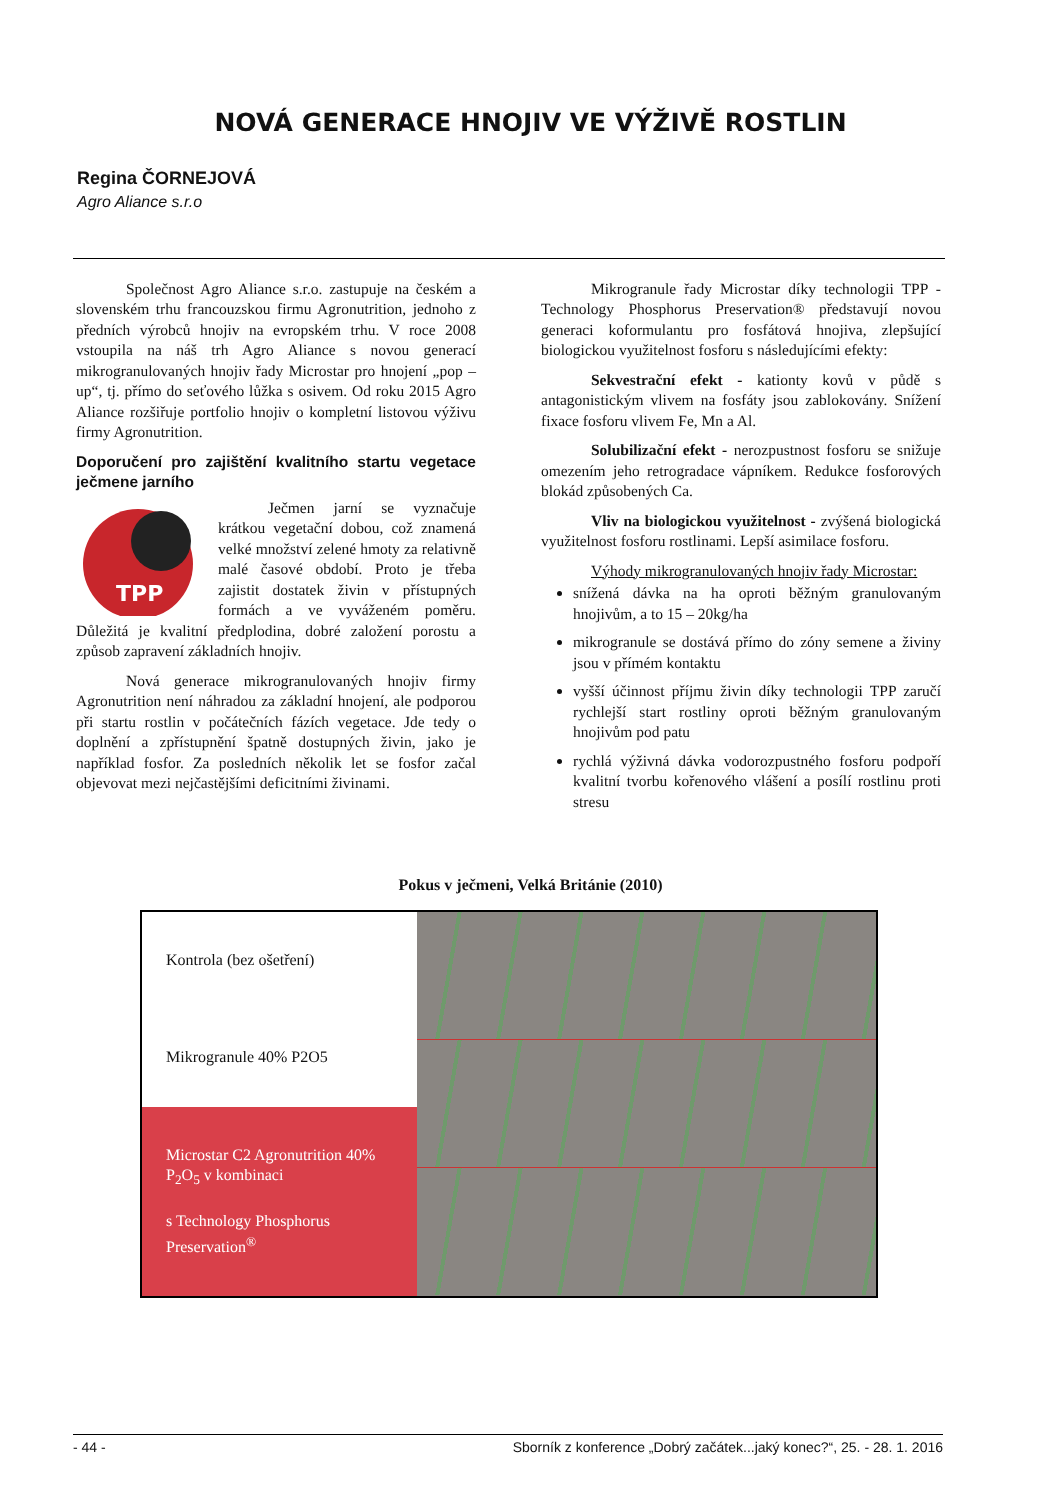NOVÁ GENERACE HNOJIV VE VÝŽIVĚ ROSTLIN
Regina ČORNEJOVÁ
Agro Aliance s.r.o
Společnost Agro Aliance s.r.o. zastupuje na českém a slovenském trhu francouzskou firmu Agronutrition, jednoho z předních výrobců hnojiv na evropském trhu. V roce 2008 vstoupila na náš trh Agro Aliance s novou generací mikrogranulovaných hnojiv řady Microstar pro hnojení „pop – up“, tj. přímo do seťového lůžka s osivem. Od roku 2015 Agro Aliance rozšiřuje portfolio hnojiv o kompletní listovou výživu firmy Agronutrition.
Doporučení pro zajištění kvalitního startu vegetace ječmene jarního
TPP
Ječmen jarní se vyznačuje krátkou vegetační dobou, což znamená velké množství zelené hmoty za relativně malé časové období. Proto je třeba zajistit dostatek živin v přístupných formách a ve vyváženém poměru. Důležitá je kvalitní předplodina, dobré založení porostu a způsob zapravení základních hnojiv.
Nová generace mikrogranulovaných hnojiv firmy Agronutrition není náhradou za základní hnojení, ale podporou při startu rostlin v počátečních fázích vegetace. Jde tedy o doplnění a zpřístupnění špatně dostupných živin, jako je například fosfor. Za posledních několik let se fosfor začal objevovat mezi nejčastějšími deficitními živinami.
Mikrogranule řady Microstar díky technologii TPP - Technology Phosphorus Preservation® představují novou generaci koformulantu pro fosfátová hnojiva, zlepšující biologickou využitelnost fosforu s následujícími efekty:
Sekvestrační efekt - kationty kovů v půdě s antagonistickým vlivem na fosfáty jsou zablokovány. Snížení fixace fosforu vlivem Fe, Mn a Al.
Solubilizační efekt - nerozpustnost fosforu se snižuje omezením jeho retrogradace vápníkem. Redukce fosforových blokád způsobených Ca.
Vliv na biologickou využitelnost - zvýšená biologická využitelnost fosforu rostlinami. Lepší asimilace fosforu.
Výhody mikrogranulovaných hnojiv řady Microstar:
snížená dávka na ha oproti běžným granulovaným hnojivům, a to 15 – 20kg/ha
mikrogranule se dostává přímo do zóny semene a živiny jsou v přímém kontaktu
vyšší účinnost příjmu živin díky technologii TPP zaručí rychlejší start rostliny oproti běžným granulovaným hnojivům pod patu
rychlá výživná dávka vodorozpustného fosforu podpoří kvalitní tvorbu kořenového vlášení a posílí rostlinu proti stresu
Pokus v ječmeni, Velká Británie (2010)
Kontrola (bez ošetření)
Mikrogranule 40% P2O5
Microstar C2 Agronutrition 40% P<sub>2</sub>O<sub>5</sub> v kombinaci
s Technology Phosphorus Preservation<sup>®</sup>
- 44 - Sborník z konference „Dobrý začátek...jaký konec?“, 25. - 28. 1. 2016